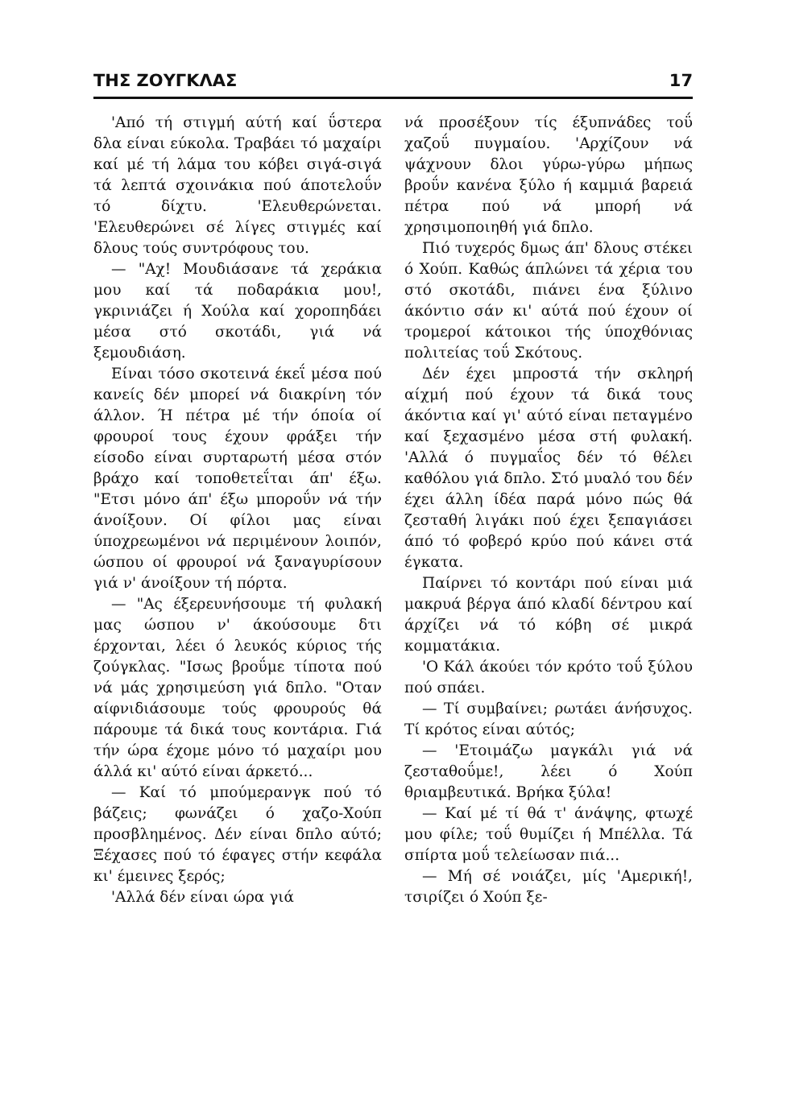ΤΗΣ ΖΟΥΓΚΛΑΣ 17
'Από τή στιγμή αύτή καί ΰστερα δλα είναι εύκολα. Τραβάει τό μαχαίρι καί μέ τή λάμα του κόβει σιγά-σιγά τά λεπτά σχοινάκια πού άποτελοΰν τό δίχτυ. 'Ελευθερώνεται. 'Ελευθερώνει σέ λίγες στιγμές καί δλους τούς συντρόφους του.
— "Αχ! Μουδιάσανε τά χεράκια μου καί τά ποδαράκια μου!, γκρινιάζει ή Χούλα καί χοροπηδάει μέσα στό σκοτάδι, γιά νά ξεμουδιάση.
Είναι τόσο σκοτεινά έκεΐ μέσα πού κανείς δέν μπορεί νά διακρίνη τόν άλλον. Ή πέτρα μέ τήν όποία οί φρουροί τους έχουν φράξει τήν είσοδο είναι συρταρωτή μέσα στόν βράχο καί τοποθετεΐται άπ' έξω. "Ετσι μόνο άπ' έξω μποροΰν νά τήν άνοίξουν. Οί φίλοι μας είναι ύποχρεωμένοι νά περιμένουν λοιπόν, ώσπου οί φρουροί νά ξαναγυρίσουν γιά ν' άνοίξουν τή πόρτα.
— "Ας έξερευνήσουμε τή φυλακή μας ώσπου ν' άκούσουμε δτι έρχονται, λέει ό λευκός κύριος τής ζούγκλας. "Ισως βροΰμε τίποτα πού νά μάς χρησιμεύση γιά δπλο. "Οταν αίφνιδιάσουμε τούς φρουρούς θά πάρουμε τά δικά τους κοντάρια. Γιά τήν ώρα έχομε μόνο τό μαχαίρι μου άλλά κι' αύτό είναι άρκετό...
— Καί τό μπούμερανγκ πού τό βάζεις; φωνάζει ό χαζο-Χούπ προσβλημένος. Δέν είναι δπλο αύτό; Ξέχασες πού τό έφαγες στήν κεφάλα κι' έμεινες ξερός;
'Αλλά δέν είναι ώρα γιά
νά προσέξουν τίς έξυπνάδες τοΰ χαζοΰ πυγμαίου. 'Αρχίζουν νά ψάχνουν δλοι γύρω-γύρω μήπως βροΰν κανένα ξύλο ή καμμιά βαρειά πέτρα πού νά μπορή νά χρησιμοποιηθή γιά δπλο.
Πιό τυχερός δμως άπ' δλους στέκει ό Χούπ. Καθώς άπλώνει τά χέρια του στό σκοτάδι, πιάνει ένα ξύλινο άκόντιο σάν κι' αύτά πού έχουν οί τρομεροί κάτοικοι τής ύποχθόνιας πολιτείας τοΰ Σκότους.
Δέν έχει μπροστά τήν σκληρή αίχμή πού έχουν τά δικά τους άκόντια καί γι' αύτό είναι πεταγμένο καί ξεχασμένο μέσα στή φυλακή. 'Αλλά ό πυγμαΐος δέν τό θέλει καθόλου γιά δπλο. Στό μυαλό του δέν έχει άλλη ίδέα παρά μόνο πώς θά ζεσταθή λιγάκι πού έχει ξεπαγιάσει άπό τό φοβερό κρύο πού κάνει στά έγκατα.
Παίρνει τό κοντάρι πού είναι μιά μακρυά βέργα άπό κλαδί δέντρου καί άρχίζει νά τό κόβη σέ μικρά κομματάκια.
'Ο Κάλ άκούει τόν κρότο τοΰ ξύλου πού σπάει.
— Τί συμβαίνει; ρωτάει άνήσυχος. Τί κρότος είναι αύτός;
— 'Ετοιμάζω μαγκάλι γιά νά ζεσταθοΰμε!, λέει ό Χούπ θριαμβευτικά. Βρήκα ξύλα!
— Καί μέ τί θά τ' άνάψης, φτωχέ μου φίλε; τοΰ θυμίζει ή Μπέλλα. Τά σπίρτα μοΰ τελείωσαν πιά...
— Μή σέ νοιάζει, μίς 'Αμερική!, τσιρίζει ό Χούπ ξε-